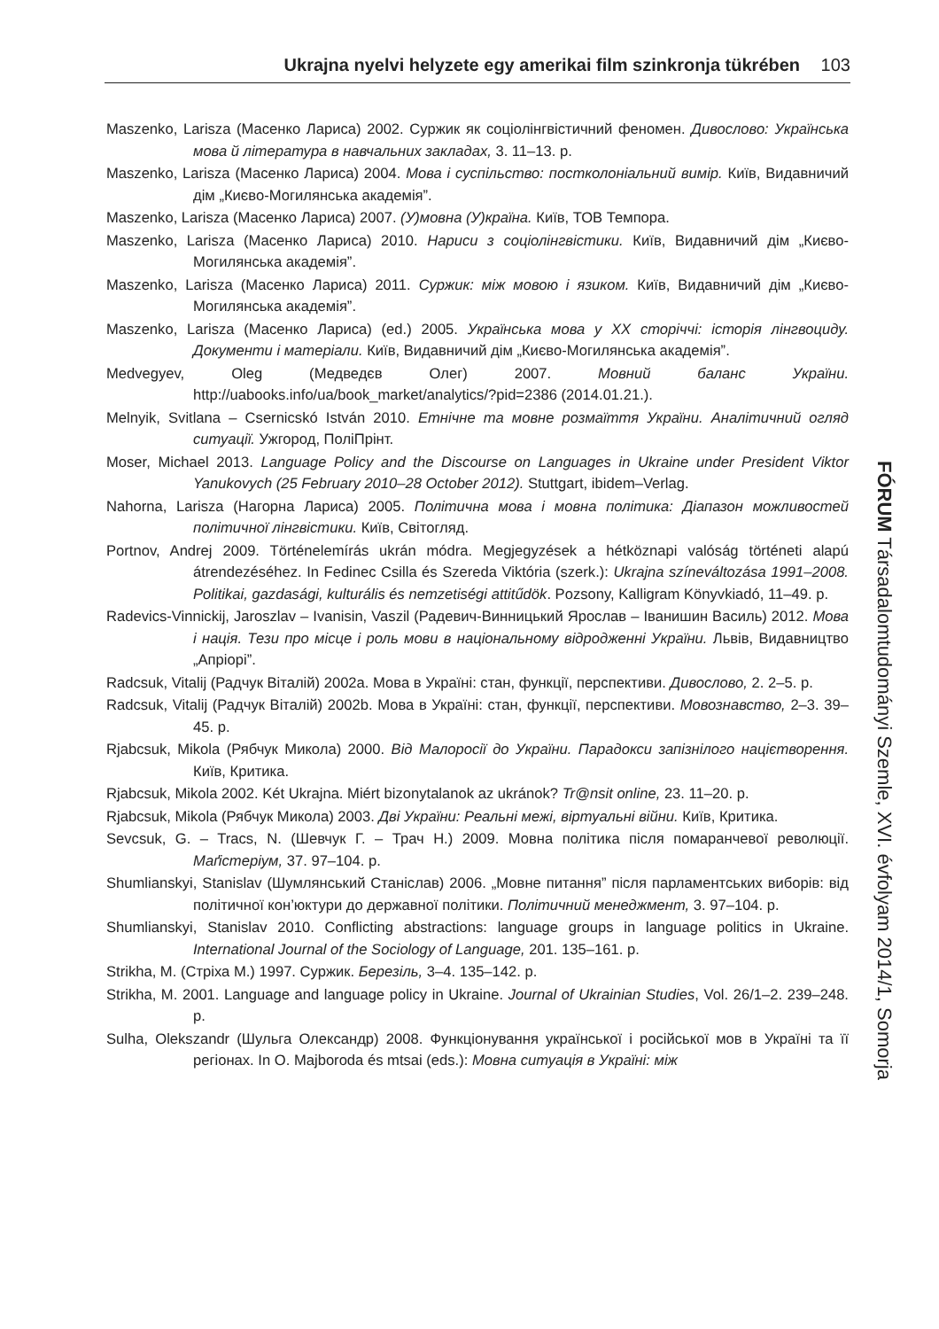Ukrajna nyelvi helyzete egy amerikai film szinkronja tükrében 103
Maszenko, Larisza (Масенко Лариса) 2002. Суржик як соціолінгвістичний феномен. Дивослово: Українська мова й література в навчальних закладах, 3. 11–13. p.
Maszenko, Larisza (Масенко Лариса) 2004. Мова і суспільство: постколоніальний вимір. Київ, Видавничий дім „Києво-Могилянська академія”.
Maszenko, Larisza (Масенко Лариса) 2007. (У)мовна (У)країна. Київ, ТОВ Темпора.
Maszenko, Larisza (Масенко Лариса) 2010. Нариси з соціолінгвістики. Київ, Видавничий дім „Києво-Могилянська академія”.
Maszenko, Larisza (Масенко Лариса) 2011. Суржик: між мовою і язиком. Київ, Видавничий дім „Києво-Могилянська академія”.
Maszenko, Larisza (Масенко Лариса) (ed.) 2005. Українська мова у XX сторіччі: історія лінгвоциду. Документи і матеріали. Київ, Видавничий дім „Києво-Могилянська академія”.
Medvegyev, Oleg (Медведєв Олег) 2007. Мовний баланс України. http://uabooks.info/ua/book_market/analytics/?pid=2386 (2014.01.21.).
Melnyik, Svitlana – Csernicskó István 2010. Етнічне та мовне розмаїття України. Аналітичний огляд ситуації. Ужгород, ПоліПрінт.
Moser, Michael 2013. Language Policy and the Discourse on Languages in Ukraine under President Viktor Yanukovych (25 February 2010–28 October 2012). Stuttgart, ibidem–Verlag.
Nahorna, Larisza (Нагорна Лариса) 2005. Політична мова і мовна політика: Діапазон можливостей політичної лінгвістики. Київ, Світогляд.
Portnov, Andrej 2009. Történelemírás ukrán módra. Megjegyzések a hétköznapi valóság történeti alapú átrendezéséhez. In Fedinec Csilla és Szereda Viktória (szerk.): Ukrajna színeváltozása 1991–2008. Politikai, gazdasági, kulturális és nemzetiségi attitűdök. Pozsony, Kalligram Könyvkiadó, 11–49. p.
Radevics-Vinnickij, Jaroszlav – Ivanisin, Vaszil (Радевич-Винницький Ярослав – Іванишин Василь) 2012. Мова і нація. Тези про місце і роль мови в національному відродженні України. Львів, Видавництво „Апріорі”.
Radcsuk, Vitalij (Радчук Віталій) 2002a. Мова в Україні: стан, функції, перспективи. Дивослово, 2. 2–5. p.
Radcsuk, Vitalij (Радчук Віталій) 2002b. Мова в Україні: стан, функції, перспективи. Мовознавство, 2–3. 39–45. p.
Rjabcsuk, Mikola (Рябчук Микола) 2000. Від Малоросії до України. Парадокси запізнілого націєтворення. Київ, Критика.
Rjabcsuk, Mikola 2002. Két Ukrajna. Miért bizonytalanok az ukránok? Tr@nsit online, 23. 11–20. p.
Rjabcsuk, Mikola (Рябчук Микола) 2003. Дві України: Реальні межі, віртуальні війни. Київ, Критика.
Sevcsuk, G. – Tracs, N. (Шевчук Г. – Трач Н.) 2009. Мовна політика після помаранчевої революції. Маґістеріум, 37. 97–104. p.
Shumlianskyi, Stanislav (Шумлянський Станіслав) 2006. „Мовне питання” після парламентських виборів: від політичної кон’юктури до державної політики. Політичний менеджмент, 3. 97–104. p.
Shumlianskyi, Stanislav 2010. Conflicting abstractions: language groups in language politics in Ukraine. International Journal of the Sociology of Language, 201. 135–161. p.
Strikha, M. (Стріха М.) 1997. Суржик. Березіль, 3–4. 135–142. p.
Strikha, M. 2001. Language and language policy in Ukraine. Journal of Ukrainian Studies, Vol. 26/1–2. 239–248. p.
Sulha, Olekszandr (Шульга Олександр) 2008. Функціонування української і російської мов в Україні та її регіонах. In O. Majboroda és mtsai (eds.): Мовна ситуація в Україні: між
FÓRUM Társadalomtudományi Szemle, XVI. évfolyam 2014/1, Somorja